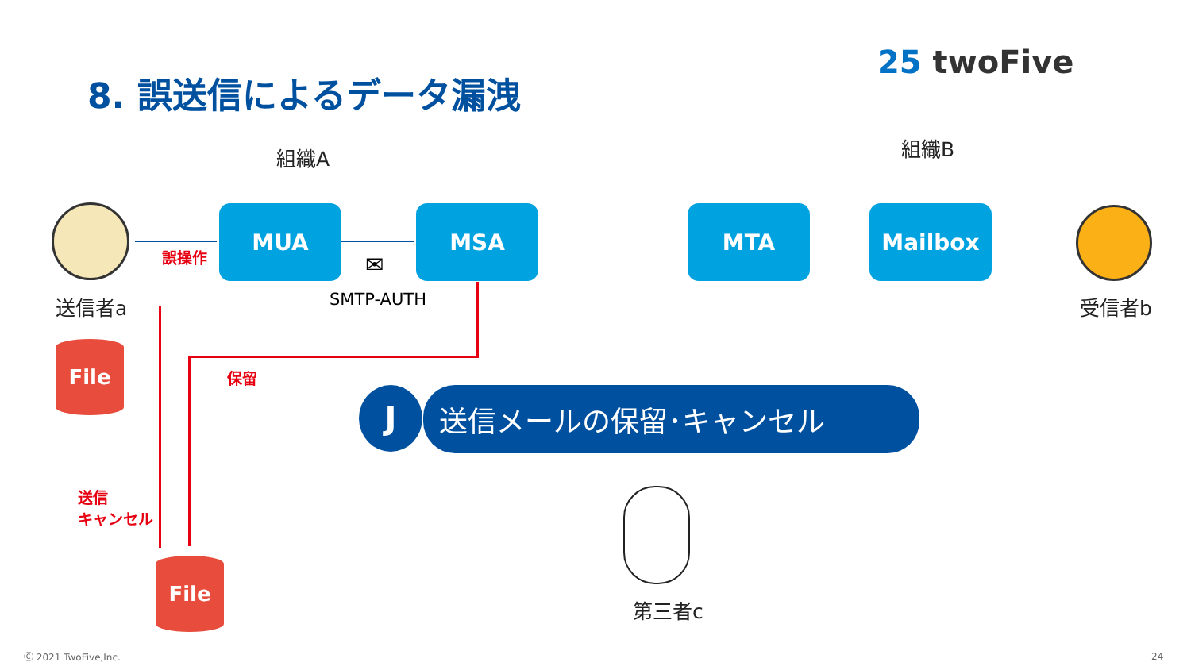8. 誤送信によるデータ漏洩
25 twoFive
組織A 組織B
送信者a
誤操作
MUA
✉
SMTP-AUTH
MSA MTA Mailbox
受信者b
保留
送信
キャンセル
File
File
J 送信メールの保留･キャンセル
第三者c
Ⓒ 2021 TwoFive,Inc. 24